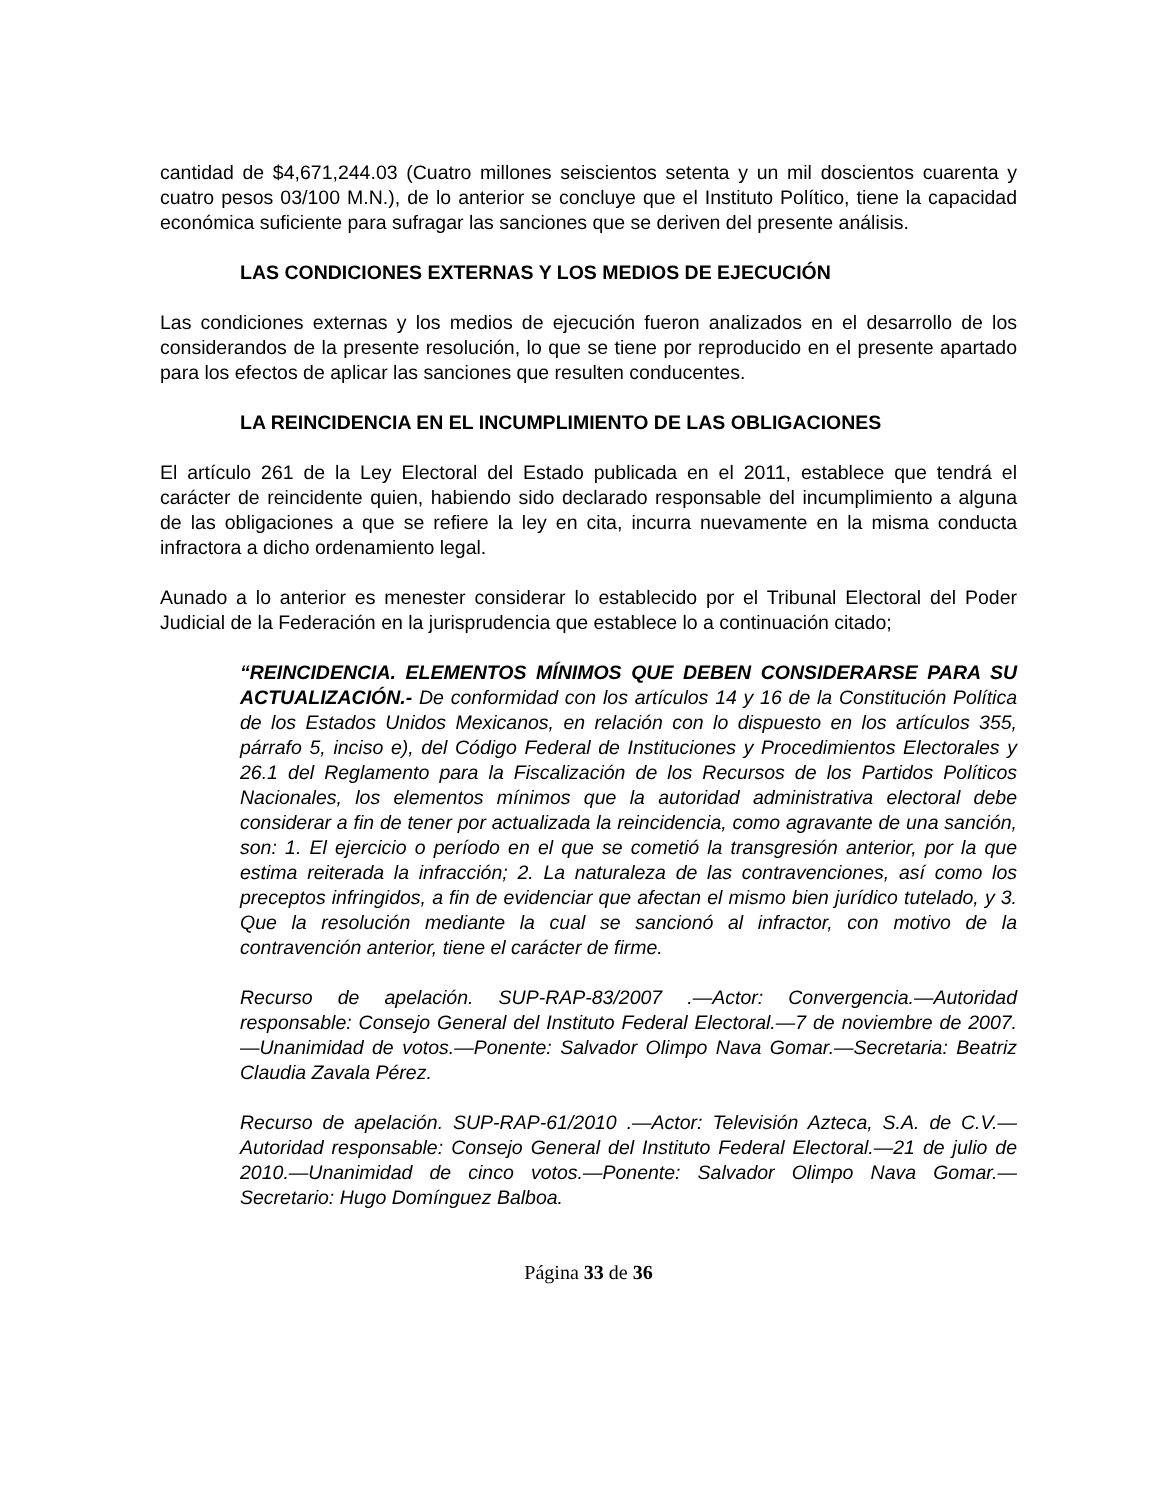cantidad de $4,671,244.03 (Cuatro millones seiscientos setenta y un mil doscientos cuarenta y cuatro pesos 03/100 M.N.), de lo anterior se concluye que el Instituto Político, tiene la capacidad económica suficiente para sufragar las sanciones que se deriven del presente análisis.
LAS CONDICIONES EXTERNAS Y LOS MEDIOS DE EJECUCIÓN
Las condiciones externas y los medios de ejecución fueron analizados en el desarrollo de los considerandos de la presente resolución, lo que se tiene por reproducido en el presente apartado para los efectos de aplicar las sanciones que resulten conducentes.
LA REINCIDENCIA EN EL INCUMPLIMIENTO DE LAS OBLIGACIONES
El artículo 261 de la Ley Electoral del Estado publicada en el 2011, establece que tendrá el carácter de reincidente quien, habiendo sido declarado responsable del incumplimiento a alguna de las obligaciones a que se refiere la ley en cita, incurra nuevamente en la misma conducta infractora a dicho ordenamiento legal.
Aunado a lo anterior es menester considerar lo establecido por el Tribunal Electoral del Poder Judicial de la Federación en la jurisprudencia que establece lo a continuación citado;
“REINCIDENCIA. ELEMENTOS MÍNIMOS QUE DEBEN CONSIDERARSE PARA SU ACTUALIZACIÓN.- De conformidad con los artículos 14 y 16 de la Constitución Política de los Estados Unidos Mexicanos, en relación con lo dispuesto en los artículos 355, párrafo 5, inciso e), del Código Federal de Instituciones y Procedimientos Electorales y 26.1 del Reglamento para la Fiscalización de los Recursos de los Partidos Políticos Nacionales, los elementos mínimos que la autoridad administrativa electoral debe considerar a fin de tener por actualizada la reincidencia, como agravante de una sanción, son: 1. El ejercicio o período en el que se cometió la transgresión anterior, por la que estima reiterada la infracción; 2. La naturaleza de las contravenciones, así como los preceptos infringidos, a fin de evidenciar que afectan el mismo bien jurídico tutelado, y 3. Que la resolución mediante la cual se sancionó al infractor, con motivo de la contravención anterior, tiene el carácter de firme.
Recurso de apelación. SUP-RAP-83/2007 .—Actor: Convergencia.—Autoridad responsable: Consejo General del Instituto Federal Electoral.—7 de noviembre de 2007.—Unanimidad de votos.—Ponente: Salvador Olimpo Nava Gomar.—Secretaria: Beatriz Claudia Zavala Pérez.
Recurso de apelación. SUP-RAP-61/2010 .—Actor: Televisión Azteca, S.A. de C.V.—Autoridad responsable: Consejo General del Instituto Federal Electoral.—21 de julio de 2010.—Unanimidad de cinco votos.—Ponente: Salvador Olimpo Nava Gomar.—Secretario: Hugo Domínguez Balboa.
Página 33 de 36